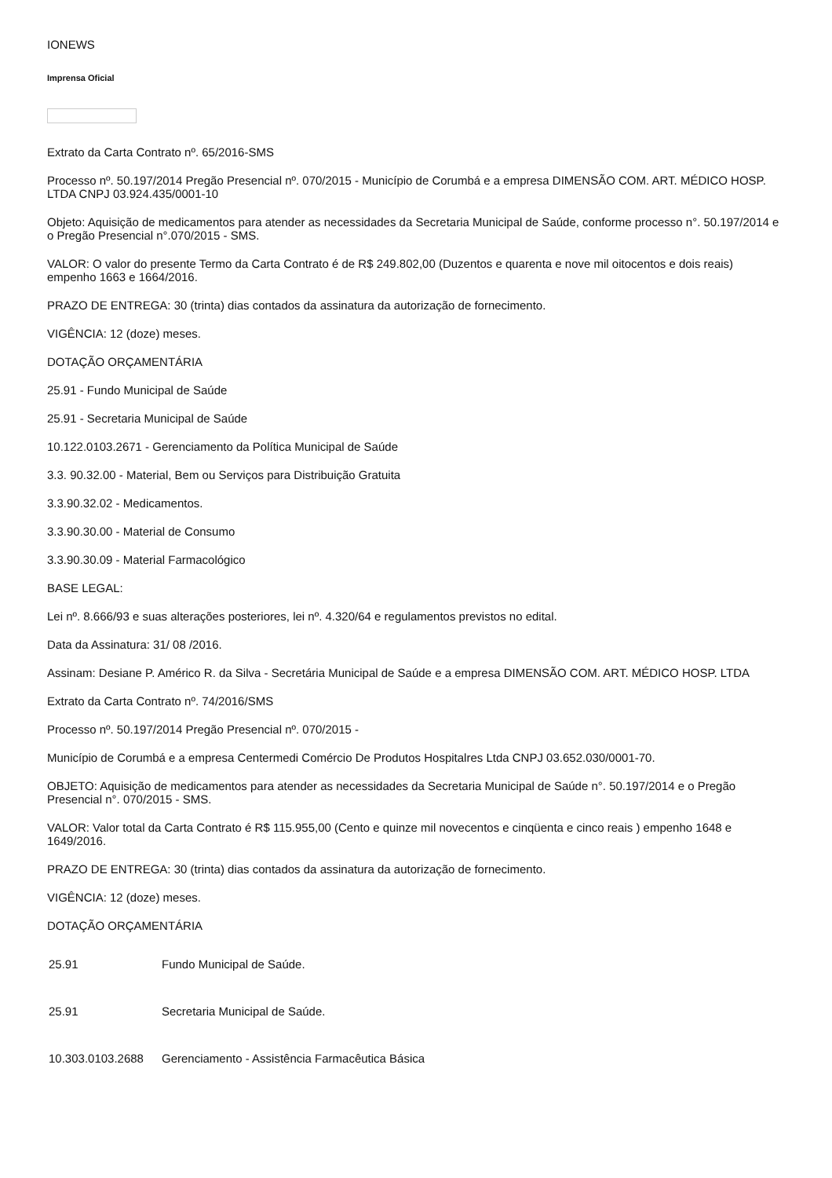IONEWS
Imprensa Oficial
Extrato da Carta Contrato nº. 65/2016-SMS
Processo nº. 50.197/2014 Pregão Presencial nº. 070/2015 - Município de Corumbá e a empresa DIMENSÃO COM. ART. MÉDICO HOSP. LTDA CNPJ 03.924.435/0001-10
Objeto: Aquisição de medicamentos para atender as necessidades da Secretaria Municipal de Saúde, conforme processo n°. 50.197/2014 e o Pregão Presencial n°.070/2015 - SMS.
VALOR: O valor do presente Termo da Carta Contrato é de R$ 249.802,00 (Duzentos e quarenta e nove mil oitocentos e dois reais) empenho 1663 e 1664/2016.
PRAZO DE ENTREGA: 30 (trinta) dias contados da assinatura da autorização de fornecimento.
VIGÊNCIA: 12 (doze) meses.
DOTAÇÃO ORÇAMENTÁRIA
25.91 - Fundo Municipal de Saúde
25.91 - Secretaria Municipal de Saúde
10.122.0103.2671 - Gerenciamento da Política Municipal de Saúde
3.3. 90.32.00 - Material, Bem ou Serviços para Distribuição Gratuita
3.3.90.32.02 - Medicamentos.
3.3.90.30.00 - Material de Consumo
3.3.90.30.09 - Material Farmacológico
BASE LEGAL:
Lei nº. 8.666/93 e suas alterações posteriores, lei nº. 4.320/64 e regulamentos previstos no edital.
Data da Assinatura: 31/ 08 /2016.
Assinam: Desiane P. Américo R. da Silva - Secretária Municipal de Saúde e a empresa DIMENSÃO COM. ART. MÉDICO HOSP. LTDA
Extrato da Carta Contrato nº. 74/2016/SMS
Processo nº. 50.197/2014 Pregão Presencial nº. 070/2015 -
Município de Corumbá e a empresa Centermedi Comércio De Produtos Hospitalres Ltda CNPJ 03.652.030/0001-70.
OBJETO: Aquisição de medicamentos para atender as necessidades da Secretaria Municipal de Saúde n°. 50.197/2014 e o Pregão Presencial n°. 070/2015 - SMS.
VALOR: Valor total da Carta Contrato é R$ 115.955,00 (Cento e quinze mil novecentos e cinqüenta e cinco reais ) empenho 1648 e 1649/2016.
PRAZO DE ENTREGA: 30 (trinta) dias contados da assinatura da autorização de fornecimento.
VIGÊNCIA: 12 (doze) meses.
DOTAÇÃO ORÇAMENTÁRIA
| 25.91 | Fundo Municipal de Saúde. |
| 25.91 | Secretaria Municipal de Saúde. |
| 10.303.0103.2688 | Gerenciamento - Assistência Farmacêutica Básica |